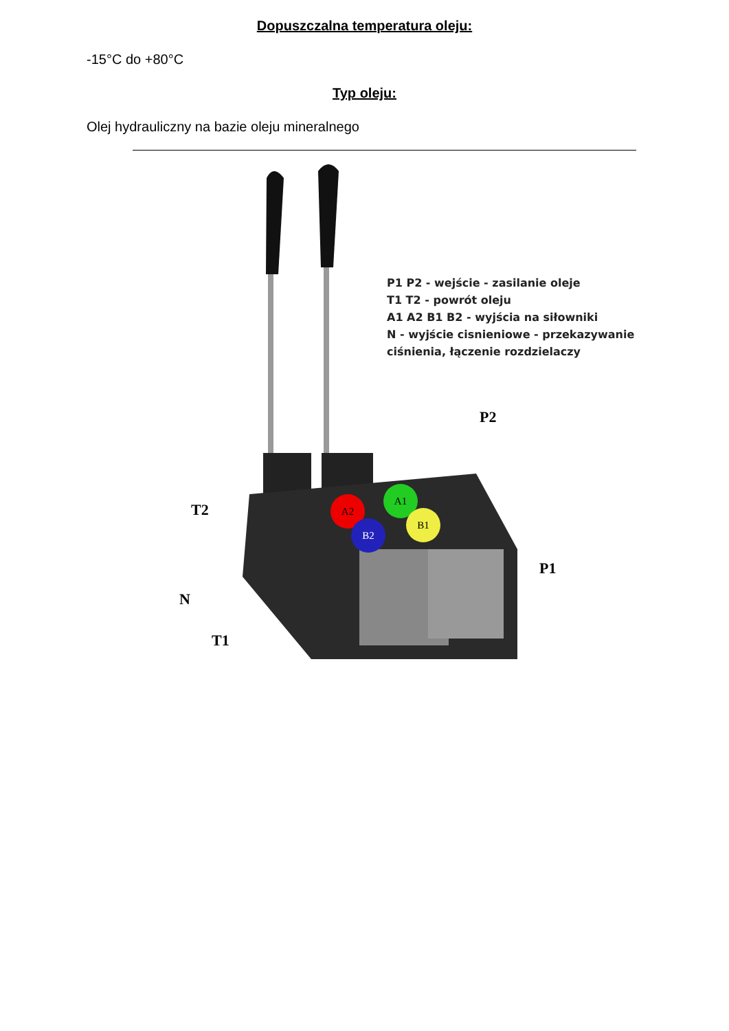Dopuszczalna temperatura oleju:
-15°C do +80°C
Typ oleju:
Olej hydrauliczny na bazie oleju mineralnego
P1 P2 - wejście - zasilanie oleje
T1 T2 - powrót oleju
A1 A2 B1 B2 - wyjścia na siłowniki
N - wyjście cisnieniowe - przekazywanie
ciśnienia, łączenie rozdzielaczy
P2
T2
P1
N
T1
A2
A1
B2
B1